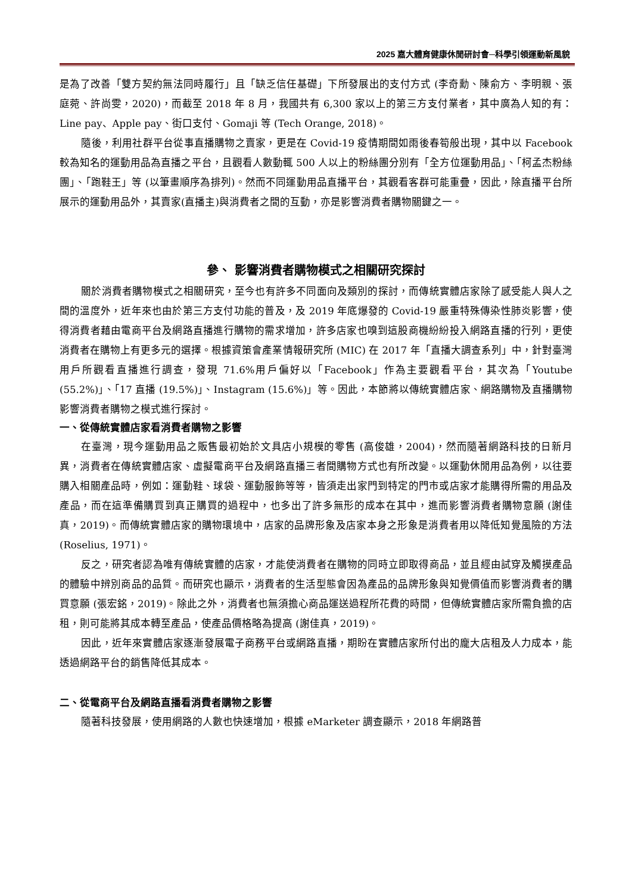2025 嘉大體育健康休閒研討會─科學引領運動新風貌
是為了改善「雙方契約無法同時履行」且「缺乏信任基礎」下所發展出的支付方式 (李奇勳、陳俞方、李明親、張庭菀、許尚雯，2020)，而截至 2018 年 8 月，我國共有 6,300 家以上的第三方支付業者，其中廣為人知的有：Line pay、Apple pay、街口支付、Gomaji 等 (Tech Orange, 2018)。
隨後，利用社群平台從事直播購物之賣家，更是在 Covid-19 疫情期間如雨後春筍般出現，其中以 Facebook 較為知名的運動用品為直播之平台，且觀看人數動輒 500 人以上的粉絲團分別有「全方位運動用品」、「柯孟杰粉絲團」、「跑鞋王」等 (以筆畫順序為排列)。然而不同運動用品直播平台，其觀看客群可能重疊，因此，除直播平台所展示的運動用品外，其賣家(直播主)與消費者之間的互動，亦是影響消費者購物關鍵之一。
參、 影響消費者購物模式之相關研究探討
關於消費者購物模式之相關研究，至今也有許多不同面向及類別的探討，而傳統實體店家除了感受能人與人之間的溫度外，近年來也由於第三方支付功能的普及，及 2019 年底爆發的 Covid-19 嚴重特殊傳染性肺炎影響，使得消費者藉由電商平台及網路直播進行購物的需求增加，許多店家也嗅到這股商機紛紛投入網路直播的行列，更使消費者在購物上有更多元的選擇。根據資策會產業情報研究所 (MIC) 在 2017 年「直播大調查系列」中，針對臺灣用戶所觀看直播進行調查，發現 71.6%用戶偏好以「Facebook」作為主要觀看平台，其次為「Youtube (55.2%)」、「17 直播 (19.5%)」、Instagram (15.6%)」等。因此，本節將以傳統實體店家、網路購物及直播購物影響消費者購物之模式進行探討。
一、從傳統實體店家看消費者購物之影響
在臺灣，現今運動用品之販售最初始於文具店小規模的零售 (高俊雄，2004)，然而隨著網路科技的日新月異，消費者在傳統實體店家、虛擬電商平台及網路直播三者間購物方式也有所改變。以運動休閒用品為例，以往要購入相關產品時，例如：運動鞋、球袋、運動服飾等等，皆須走出家門到特定的門市或店家才能購得所需的用品及產品，而在這準備購買到真正購買的過程中，也多出了許多無形的成本在其中，進而影響消費者購物意願 (謝佳真，2019)。而傳統實體店家的購物環境中，店家的品牌形象及店家本身之形象是消費者用以降低知覺風險的方法 (Roselius, 1971)。
反之，研究者認為唯有傳統實體的店家，才能使消費者在購物的同時立即取得商品，並且經由試穿及觸摸產品的體驗中辨別商品的品質。而研究也顯示，消費者的生活型態會因為產品的品牌形象與知覺價值而影響消費者的購買意願 (張宏銘，2019)。除此之外，消費者也無須擔心商品運送過程所花費的時間，但傳統實體店家所需負擔的店租，則可能將其成本轉至產品，使產品價格略為提高 (謝佳真，2019)。
因此，近年來實體店家逐漸發展電子商務平台或網路直播，期盼在實體店家所付出的龐大店租及人力成本，能透過網路平台的銷售降低其成本。
二、從電商平台及網路直播看消費者購物之影響
隨著科技發展，使用網路的人數也快速增加，根據 eMarketer 調查顯示，2018 年網路普